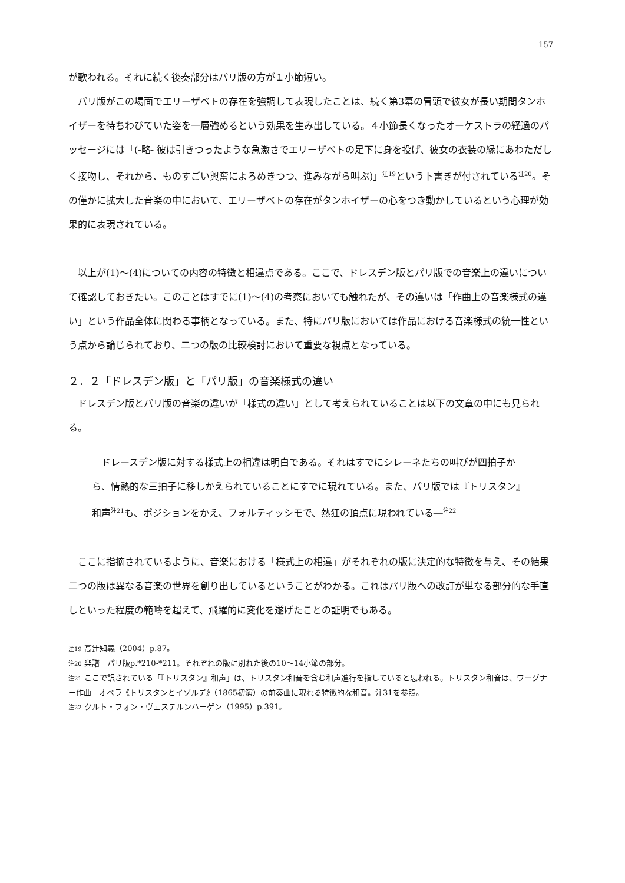157
が歌われる。それに続く後奏部分はパリ版の方が１小節短い。
パリ版がこの場面でエリーザベトの存在を強調して表現したことは、続く第3幕の冒頭で彼女が長い期間タンホイザーを待ちわびていた姿を一層強めるという効果を生み出している。４小節長くなったオーケストラの経過のパッセージには「(-略- 彼は引きつったような急激さでエリーザベトの足下に身を投げ、彼女の衣装の縁にあわただしく接吻し、それから、ものすごい興奮によろめきつつ、進みながら叫ぶ)」<sup>注19</sup>という卜書きが付されている<sup>注20</sup>。その僅かに拡大した音楽の中において、エリーザベトの存在がタンホイザーの心をつき動かしているという心理が効果的に表現されている。
以上が(1)～(4)についての内容の特徴と相違点である。ここで、ドレスデン版とパリ版での音楽上の違いについて確認しておきたい。このことはすでに(1)～(4)の考察においても触れたが、その違いは「作曲上の音楽様式の違い」という作品全体に関わる事柄となっている。また、特にパリ版においては作品における音楽様式の統一性という点から論じられており、二つの版の比較検討において重要な視点となっている。
２．２「ドレスデン版」と「パリ版」の音楽様式の違い
ドレスデン版とパリ版の音楽の違いが「様式の違い」として考えられていることは以下の文章の中にも見られる。
ドレースデン版に対する様式上の相違は明白である。それはすでにシレーネたちの叫びが四拍子から、情熱的な三拍子に移しかえられていることにすでに現れている。また、パリ版では『トリスタン』和声<sup>注21</sup>も、ポジションをかえ、フォルティッシモで、熱狂の頂点に現われている―<sup>注22</sup>
ここに指摘されているように、音楽における「様式上の相違」がそれぞれの版に決定的な特徴を与え、その結果二つの版は異なる音楽の世界を創り出しているということがわかる。これはパリ版への改訂が単なる部分的な手直しといった程度の範疇を超えて、飛躍的に変化を遂げたことの証明でもある。
注19 高辻知義（2004）p.87。
注20 楽譜　パリ版p.*210-*211。それぞれの版に別れた後の10～14小節の部分。
注21 ここで訳されている「『トリスタン』和声」は、トリスタン和音を含む和声進行を指していると思われる。トリスタン和音は、ワーグナー作曲　オペラ《トリスタンとイゾルデ》（1865初演）の前奏曲に現れる特徴的な和音。注31を参照。
注22 クルト・フォン・ヴェステルンハーゲン（1995）p.391。